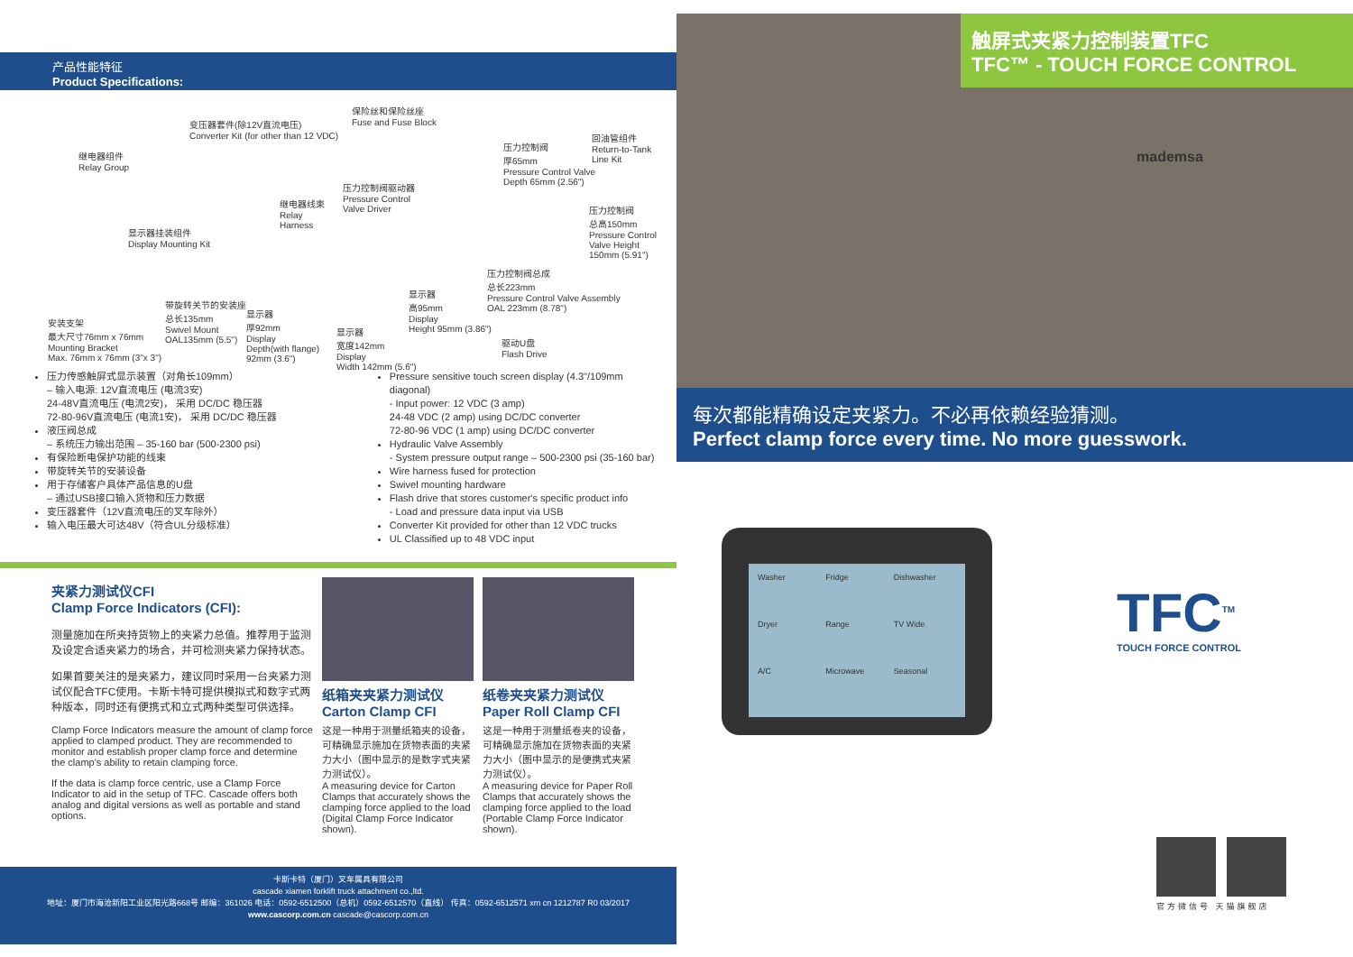产品性能特征
Product Specifications:
变压器套件(除12V直流电压)
Converter Kit (for other than 12 VDC)
保险丝和保险丝座
Fuse and Fuse Block
继电器组件
Relay Group
回油管组件
Return-to-Tank
Line Kit
压力控制阀
厚65mm
Pressure Control Valve
Depth 65mm (2.56")
压力控制阀驱动器
Pressure Control
Valve Driver
继电器线束
Relay
Harness
显示器挂装组件
Display Mounting Kit
压力控制阀
总高150mm
Pressure Control
Valve Height
150mm (5.91")
压力控制阀总成
总长223mm
Pressure Control Valve Assembly
OAL 223mm (8.78")
显示器
高95mm
Display
Height 95mm (3.86")
安装支架
最大尺寸76mm x 76mm
Mounting Bracket
Max. 76mm x 76mm (3"x 3")
带旋转关节的安装座
总长135mm
Swivel Mount
OAL135mm (5.5")
显示器
厚92mm
Display
Depth(with flange)
92mm (3.6")
显示器
宽度142mm
Display
Width 142mm (5.6")
驱动U盘
Flash Drive
压力传感触屏式显示装置（对角长109mm）
– 输入电源: 12V直流电压 (电流3安)
24-48V直流电压 (电流2安)， 采用 DC/DC 稳压器
72-80-96V直流电压 (电流1安)， 采用 DC/DC 稳压器
液压阀总成
– 系统压力输出范围 – 35-160 bar (500-2300 psi)
有保险断电保护功能的线束
带旋转关节的安装设备
用于存储客户具体产品信息的U盘
– 通过USB接口输入货物和压力数据
变压器套件（12V直流电压的叉车除外）
输入电压最大可达48V（符合UL分级标准）
Pressure sensitive touch screen display (4.3"/109mm diagonal)
- Input power: 12 VDC (3 amp)
24-48 VDC (2 amp) using DC/DC converter
72-80-96 VDC (1 amp) using DC/DC converter
Hydraulic Valve Assembly
- System pressure output range – 500-2300 psi (35-160 bar)
Wire harness fused for protection
Swivel mounting hardware
Flash drive that stores customer's specific product info
- Load and pressure data input via USB
Converter Kit provided for other than 12 VDC trucks
UL Classified up to 48 VDC input
夹紧力测试仪CFI
Clamp Force Indicators (CFI):
测量施加在所夹持货物上的夹紧力总值。推荐用于监测及设定合适夹紧力的场合，并可检测夹紧力保持状态。
如果首要关注的是夹紧力，建议同时采用一台夹紧力测试仪配合TFC使用。卡斯卡特可提供模拟式和数字式两种版本，同时还有便携式和立式两种类型可供选择。
Clamp Force Indicators measure the amount of clamp force applied to clamped product. They are recommended to monitor and establish proper clamp force and determine the clamp's ability to retain clamping force.
If the data is clamp force centric, use a Clamp Force Indicator to aid in the setup of TFC. Cascade offers both analog and digital versions as well as portable and stand options.
纸箱夹夹紧力测试仪
Carton Clamp CFI
这是一种用于测量纸箱夹的设备，可精确显示施加在货物表面的夹紧力大小（图中显示的是数字式夹紧力测试仪）。
A measuring device for Carton Clamps that accurately shows the clamping force applied to the load (Digital Clamp Force Indicator shown).
纸卷夹夹紧力测试仪
Paper Roll Clamp CFI
这是一种用于测量纸卷夹的设备，可精确显示施加在货物表面的夹紧力大小（图中显示的是便携式夹紧力测试仪）。
A measuring device for Paper Roll Clamps that accurately shows the clamping force applied to the load (Portable Clamp Force Indicator shown).
卡斯卡特（厦门）叉车属具有限公司
cascade xiamen forklift truck attachment co.,ltd.
地址：厦门市海沧新阳工业区阳光路668号 邮编：361026 电话：0592-6512500（总机）0592-6512570（直线） 传真：0592-6512571 xm cn 1212787 R0 03/2017
www.cascorp.com.cn cascade@cascorp.com.cn
触屏式夹紧力控制装置TFC
TFC™ - TOUCH FORCE CONTROL
mademsa
每次都能精确设定夹紧力。不必再依赖经验猜测。
Perfect clamp force every time. No more guesswork.
Washer Fridge Dishwasher Dryer Range TV Wide A/C Microwave Seasonal
TFC<sup>TM</sup>
TOUCH FORCE CONTROL
官方微信号 天猫旗舰店